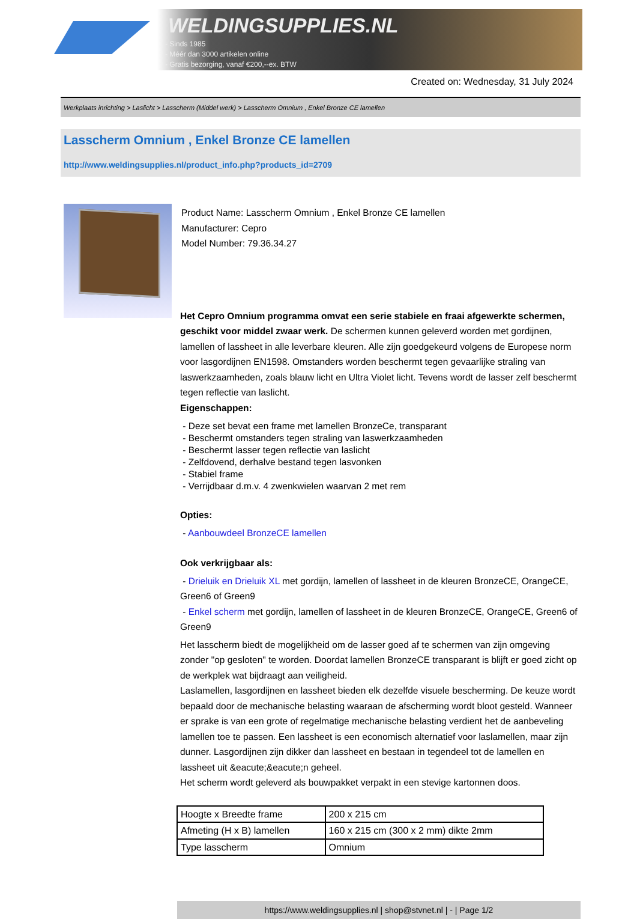WELDINGSUPPLIES.NL
- Sinds 1985
- Méér dan 3000 artikelen online
- Gratis bezorging, vanaf €200,--ex. BTW
Created on: Wednesday, 31 July 2024
Werkplaats inrichting > Laslicht > Lasscherm (Middel werk) > Lasscherm Omnium , Enkel Bronze CE lamellen
Lasscherm Omnium , Enkel Bronze CE lamellen
http://www.weldingsupplies.nl/product_info.php?products_id=2709
Product Name: Lasscherm Omnium , Enkel Bronze CE lamellen
Manufacturer: Cepro
Model Number: 79.36.34.27
Het Cepro Omnium programma omvat een serie stabiele en fraai afgewerkte schermen, geschikt voor middel zwaar werk. De schermen kunnen geleverd worden met gordijnen, lamellen of lassheet in alle leverbare kleuren. Alle zijn goedgekeurd volgens de Europese norm voor lasgordijnen EN1598. Omstanders worden beschermt tegen gevaarlijke straling van laswerkzaamheden, zoals blauw licht en Ultra Violet licht. Tevens wordt de lasser zelf beschermt tegen reflectie van laslicht.
Eigenschappen:
- Deze set bevat een frame met lamellen BronzeCe, transparant
- Beschermt omstanders tegen straling van laswerkzaamheden
- Beschermt lasser tegen reflectie van laslicht
- Zelfdovend, derhalve bestand tegen lasvonken
- Stabiel frame
- Verrijdbaar d.m.v. 4 zwenkwielen waarvan 2 met rem
Opties:
- Aanbouwdeel BronzeCE lamellen
Ook verkrijgbaar als:
- Drieluik en Drieluik XL met gordijn, lamellen of lassheet in de kleuren BronzeCE, OrangeCE, Green6 of Green9
- Enkel scherm met gordijn, lamellen of lassheet in de kleuren BronzeCE, OrangeCE, Green6 of Green9
Het lasscherm biedt de mogelijkheid om de lasser goed af te schermen van zijn omgeving zonder "op gesloten" te worden. Doordat lamellen BronzeCE transparant is blijft er goed zicht op de werkplek wat bijdraagt aan veiligheid.
Laslamellen, lasgordijnen en lassheet bieden elk dezelfde visuele bescherming. De keuze wordt bepaald door de mechanische belasting waaraan de afscherming wordt bloot gesteld. Wanneer er sprake is van een grote of regelmatige mechanische belasting verdient het de aanbeveling lamellen toe te passen. Een lassheet is een economisch alternatief voor laslamellen, maar zijn dunner. Lasgordijnen zijn dikker dan lassheet en bestaan in tegendeel tot de lamellen en lassheet uit &eacute;&eacute;n geheel.
Het scherm wordt geleverd als bouwpakket verpakt in een stevige kartonnen doos.
| Hoogte x Breedte frame | 200 x 215 cm |
| Afmeting (H x B) lamellen | 160 x 215 cm (300 x 2 mm) dikte 2mm |
| Type lasscherm | Omnium |
https://www.weldingsupplies.nl | shop@stvnet.nl | - | Page 1/2